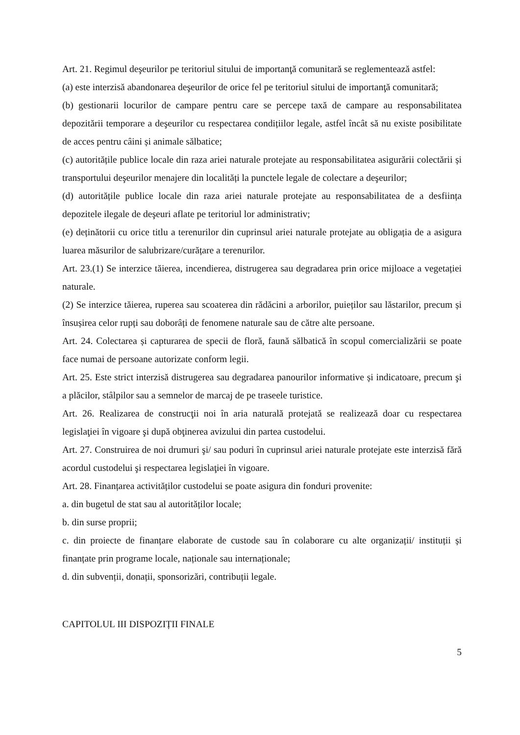Art. 21. Regimul deşeurilor pe teritoriul sitului de importanţă comunitară se reglementează astfel:
(a) este interzisă abandonarea deşeurilor de orice fel pe teritoriul sitului de importanţă comunitară;
(b) gestionarii locurilor de campare pentru care se percepe taxă de campare au responsabilitatea depozitării temporare a deşeurilor cu respectarea condițiilor legale, astfel încât să nu existe posibilitate de acces pentru câini și animale sălbatice;
(c) autoritățile publice locale din raza ariei naturale protejate au responsabilitatea asigurării colectării și transportului deşeurilor menajere din localități la punctele legale de colectare a deşeurilor;
(d) autoritățile publice locale din raza ariei naturale protejate au responsabilitatea de a desființa depozitele ilegale de deşeuri aflate pe teritoriul lor administrativ;
(e) deținătorii cu orice titlu a terenurilor din cuprinsul ariei naturale protejate au obligația de a asigura luarea măsurilor de salubrizare/curățare a terenurilor.
Art. 23.(1) Se interzice tăierea, incendierea, distrugerea sau degradarea prin orice mijloace a vegetației naturale.
(2) Se interzice tăierea, ruperea sau scoaterea din rădăcini a arborilor, puieților sau lăstarilor, precum și însușirea celor rupți sau doborâți de fenomene naturale sau de către alte persoane.
Art. 24. Colectarea și capturarea de specii de floră, faună sălbatică în scopul comercializării se poate face numai de persoane autorizate conform legii.
Art. 25. Este strict interzisă distrugerea sau degradarea panourilor informative și indicatoare, precum şi a plăcilor, stâlpilor sau a semnelor de marcaj de pe traseele turistice.
Art. 26. Realizarea de construcţii noi în aria naturală protejată se realizează doar cu respectarea legislaţiei în vigoare şi după obţinerea avizului din partea custodelui.
Art. 27. Construirea de noi drumuri şi/ sau poduri în cuprinsul ariei naturale protejate este interzisă fără acordul custodelui şi respectarea legislaţiei în vigoare.
Art. 28. Finanțarea activităților custodelui se poate asigura din fonduri provenite:
a. din bugetul de stat sau al autorităților locale;
b. din surse proprii;
c. din proiecte de finanțare elaborate de custode sau în colaborare cu alte organizații/ instituții și finanțate prin programe locale, naționale sau internaționale;
d. din subvenții, donații, sponsorizări, contribuții legale.
CAPITOLUL III DISPOZIȚII FINALE
5